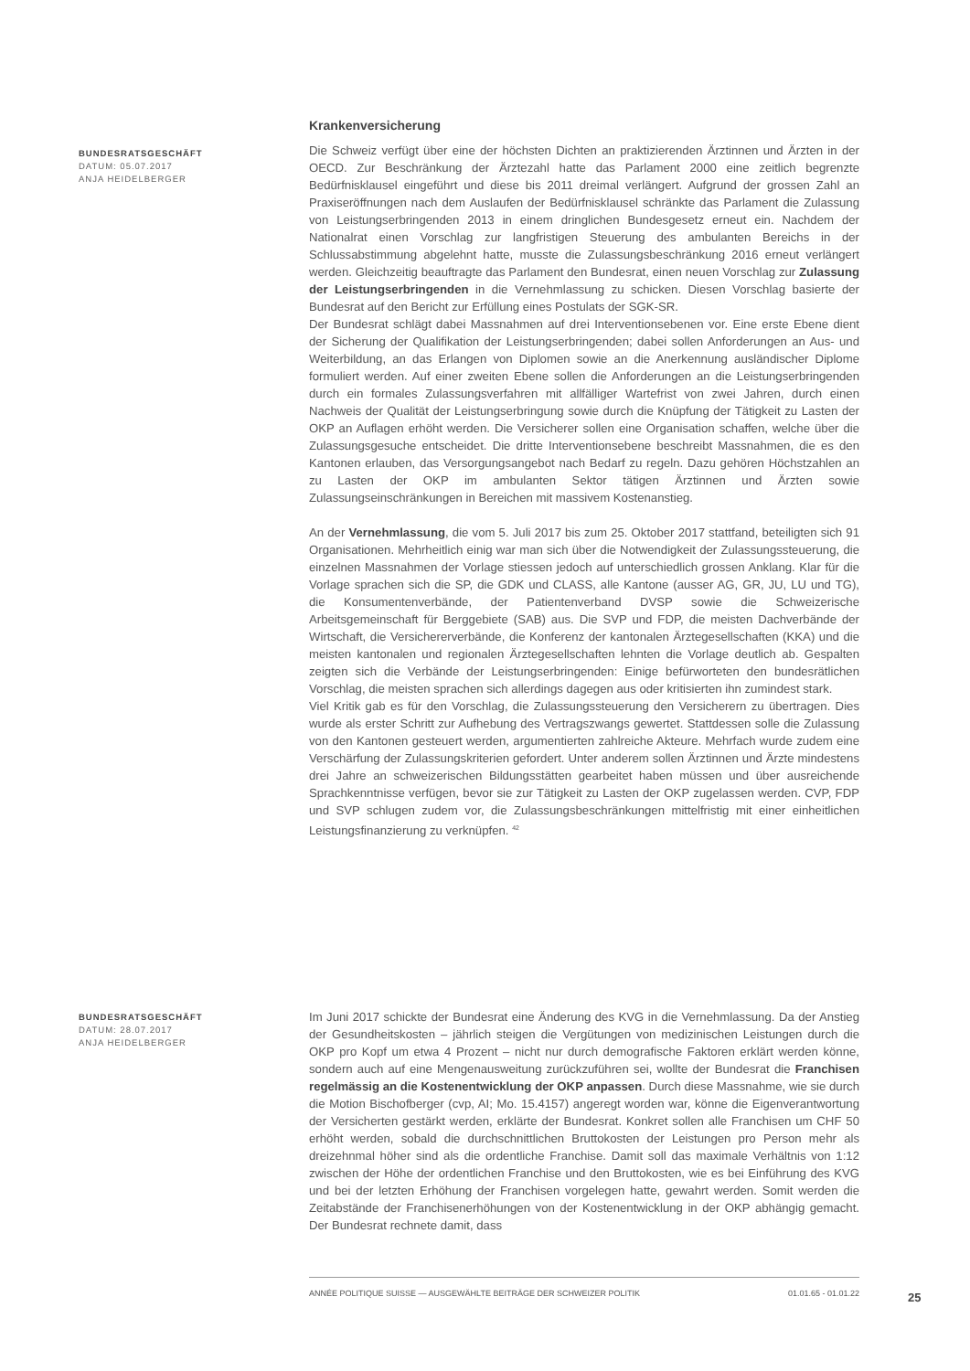BUNDESRATSGESCHÄFT
DATUM: 05.07.2017
ANJA HEIDELBERGER
Krankenversicherung
Die Schweiz verfügt über eine der höchsten Dichten an praktizierenden Ärztinnen und Ärzten in der OECD. Zur Beschränkung der Ärztezahl hatte das Parlament 2000 eine zeitlich begrenzte Bedürfnisklausel eingeführt und diese bis 2011 dreimal verlängert. Aufgrund der grossen Zahl an Praxiseröffnungen nach dem Auslaufen der Bedürfnisklausel schränkte das Parlament die Zulassung von Leistungserbringenden 2013 in einem dringlichen Bundesgesetz erneut ein. Nachdem der Nationalrat einen Vorschlag zur langfristigen Steuerung des ambulanten Bereichs in der Schlussabstimmung abgelehnt hatte, musste die Zulassungsbeschränkung 2016 erneut verlängert werden. Gleichzeitig beauftragte das Parlament den Bundesrat, einen neuen Vorschlag zur Zulassung der Leistungserbringenden in die Vernehmlassung zu schicken. Diesen Vorschlag basierte der Bundesrat auf den Bericht zur Erfüllung eines Postulats der SGK-SR.
Der Bundesrat schlägt dabei Massnahmen auf drei Interventionsebenen vor. Eine erste Ebene dient der Sicherung der Qualifikation der Leistungserbringenden; dabei sollen Anforderungen an Aus- und Weiterbildung, an das Erlangen von Diplomen sowie an die Anerkennung ausländischer Diplome formuliert werden. Auf einer zweiten Ebene sollen die Anforderungen an die Leistungserbringenden durch ein formales Zulassungsverfahren mit allfälliger Wartefrist von zwei Jahren, durch einen Nachweis der Qualität der Leistungserbringung sowie durch die Knüpfung der Tätigkeit zu Lasten der OKP an Auflagen erhöht werden. Die Versicherer sollen eine Organisation schaffen, welche über die Zulassungsgesuche entscheidet. Die dritte Interventionsebene beschreibt Massnahmen, die es den Kantonen erlauben, das Versorgungsangebot nach Bedarf zu regeln. Dazu gehören Höchstzahlen an zu Lasten der OKP im ambulanten Sektor tätigen Ärztinnen und Ärzten sowie Zulassungseinschränkungen in Bereichen mit massivem Kostenanstieg.
An der Vernehmlassung, die vom 5. Juli 2017 bis zum 25. Oktober 2017 stattfand, beteiligten sich 91 Organisationen. Mehrheitlich einig war man sich über die Notwendigkeit der Zulassungssteuerung, die einzelnen Massnahmen der Vorlage stiessen jedoch auf unterschiedlich grossen Anklang. Klar für die Vorlage sprachen sich die SP, die GDK und CLASS, alle Kantone (ausser AG, GR, JU, LU und TG), die Konsumentenverbände, der Patientenverband DVSP sowie die Schweizerische Arbeitsgemeinschaft für Berggebiete (SAB) aus. Die SVP und FDP, die meisten Dachverbände der Wirtschaft, die Versichererverbände, die Konferenz der kantonalen Ärztegesellschaften (KKA) und die meisten kantonalen und regionalen Ärztegesellschaften lehnten die Vorlage deutlich ab. Gespalten zeigten sich die Verbände der Leistungserbringenden: Einige befürworteten den bundesrätlichen Vorschlag, die meisten sprachen sich allerdings dagegen aus oder kritisierten ihn zumindest stark.
Viel Kritik gab es für den Vorschlag, die Zulassungssteuerung den Versicherern zu übertragen. Dies wurde als erster Schritt zur Aufhebung des Vertragszwangs gewertet. Stattdessen solle die Zulassung von den Kantonen gesteuert werden, argumentierten zahlreiche Akteure. Mehrfach wurde zudem eine Verschärfung der Zulassungskriterien gefordert. Unter anderem sollen Ärztinnen und Ärzte mindestens drei Jahre an schweizerischen Bildungsstätten gearbeitet haben müssen und über ausreichende Sprachkenntnisse verfügen, bevor sie zur Tätigkeit zu Lasten der OKP zugelassen werden. CVP, FDP und SVP schlugen zudem vor, die Zulassungsbeschränkungen mittelfristig mit einer einheitlichen Leistungsfinanzierung zu verknüpfen. <sup>42</sup>
BUNDESRATSGESCHÄFT
DATUM: 28.07.2017
ANJA HEIDELBERGER
Im Juni 2017 schickte der Bundesrat eine Änderung des KVG in die Vernehmlassung. Da der Anstieg der Gesundheitskosten – jährlich steigen die Vergütungen von medizinischen Leistungen durch die OKP pro Kopf um etwa 4 Prozent – nicht nur durch demografische Faktoren erklärt werden könne, sondern auch auf eine Mengenausweitung zurückzuführen sei, wollte der Bundesrat die Franchisen regelmässig an die Kostenentwicklung der OKP anpassen. Durch diese Massnahme, wie sie durch die Motion Bischofberger (cvp, AI; Mo. 15.4157) angeregt worden war, könne die Eigenverantwortung der Versicherten gestärkt werden, erklärte der Bundesrat. Konkret sollen alle Franchisen um CHF 50 erhöht werden, sobald die durchschnittlichen Bruttokosten der Leistungen pro Person mehr als dreizehnmal höher sind als die ordentliche Franchise. Damit soll das maximale Verhältnis von 1:12 zwischen der Höhe der ordentlichen Franchise und den Bruttokosten, wie es bei Einführung des KVG und bei der letzten Erhöhung der Franchisen vorgelegen hatte, gewahrt werden. Somit werden die Zeitabstände der Franchisenerhöhungen von der Kostenentwicklung in der OKP abhängig gemacht. Der Bundesrat rechnete damit, dass
ANNÉE POLITIQUE SUISSE — AUSGEWÄHLTE BEITRÄGE DER SCHWEIZER POLITIK 01.01.65 - 01.01.22
25